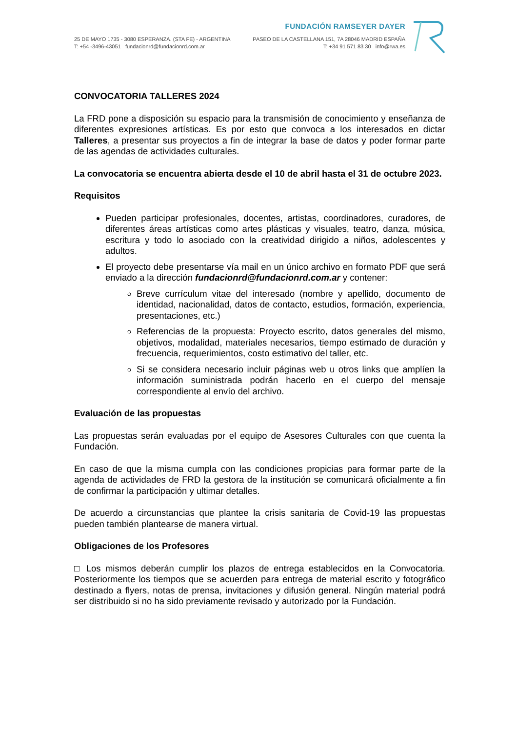FUNDACIÓN RAMSEYER DAYER
25 DE MAYO 1735 - 3080 ESPERANZA. (STA FE) - ARGENTINA PASEO DE LA CASTELLANA 151, 7A 28046 MADRID ESPAÑA
T: +54 -3496-43051 fundacionrd@fundacionrd.com.ar T: +34 91 571 83 30 info@rwa.es
CONVOCATORIA TALLERES 2024
La FRD pone a disposición su espacio para la transmisión de conocimiento y enseñanza de diferentes expresiones artísticas. Es por esto que convoca a los interesados en dictar Talleres, a presentar sus proyectos a fin de integrar la base de datos y poder formar parte de las agendas de actividades culturales.
La convocatoria se encuentra abierta desde el 10 de abril hasta el 31 de octubre 2023.
Requisitos
Pueden participar profesionales, docentes, artistas, coordinadores, curadores, de diferentes áreas artísticas como artes plásticas y visuales, teatro, danza, música, escritura y todo lo asociado con la creatividad dirigido a niños, adolescentes y adultos.
El proyecto debe presentarse vía mail en un único archivo en formato PDF que será enviado a la dirección fundacionrd@fundacionrd.com.ar y contener:
Breve currículum vitae del interesado (nombre y apellido, documento de identidad, nacionalidad, datos de contacto, estudios, formación, experiencia, presentaciones, etc.)
Referencias de la propuesta: Proyecto escrito, datos generales del mismo, objetivos, modalidad, materiales necesarios, tiempo estimado de duración y frecuencia, requerimientos, costo estimativo del taller, etc.
Si se considera necesario incluir páginas web u otros links que amplíen la información suministrada podrán hacerlo en el cuerpo del mensaje correspondiente al envío del archivo.
Evaluación de las propuestas
Las propuestas serán evaluadas por el equipo de Asesores Culturales con que cuenta la Fundación.
En caso de que la misma cumpla con las condiciones propicias para formar parte de la agenda de actividades de FRD la gestora de la institución se comunicará oficialmente a fin de confirmar la participación y ultimar detalles.
De acuerdo a circunstancias que plantee la crisis sanitaria de Covid-19 las propuestas pueden también plantearse de manera virtual.
Obligaciones de los Profesores
□ Los mismos deberán cumplir los plazos de entrega establecidos en la Convocatoria. Posteriormente los tiempos que se acuerden para entrega de material escrito y fotográfico destinado a flyers, notas de prensa, invitaciones y difusión general. Ningún material podrá ser distribuido si no ha sido previamente revisado y autorizado por la Fundación.